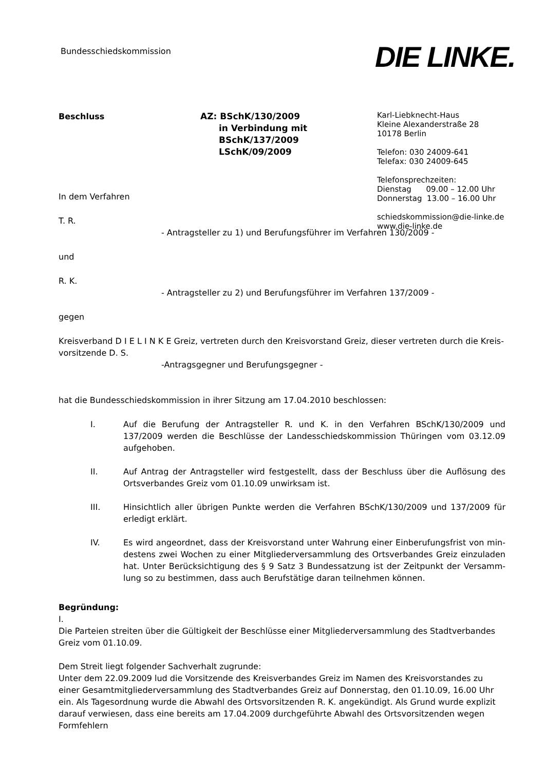Bundesschiedskommission DIE LINKE.
Beschluss AZ: BSchK/130/2009
in Verbindung mit
BSchK/137/2009
LSchK/09/2009
Karl-Liebknecht-Haus
Kleine Alexanderstraße 28
10178 Berlin
Telefon: 030 24009-641
Telefax: 030 24009-645
Telefonsprechzeiten:
Dienstag 09.00 – 12.00 Uhr
Donnerstag 13.00 – 16.00 Uhr
schiedskommission@die-linke.de
www.die-linke.de
In dem Verfahren
T. R.
- Antragsteller zu 1) und Berufungsführer im Verfahren 130/2009 -
und
R. K.
- Antragsteller zu 2) und Berufungsführer im Verfahren 137/2009 -
gegen
Kreisverband D I E L I N K E Greiz, vertreten durch den Kreisvorstand Greiz, dieser vertreten durch die Kreis-vorsitzende D. S.
-Antragsgegner und Berufungsgegner -
hat die Bundesschiedskommission in ihrer Sitzung am 17.04.2010 beschlossen:
I. Auf die Berufung der Antragsteller R. und K. in den Verfahren BSchK/130/2009 und 137/2009 werden die Beschlüsse der Landesschiedskommission Thüringen vom 03.12.09 aufgehoben.
II. Auf Antrag der Antragsteller wird festgestellt, dass der Beschluss über die Auflösung des Ortsverbandes Greiz vom 01.10.09 unwirksam ist.
III. Hinsichtlich aller übrigen Punkte werden die Verfahren BSchK/130/2009 und 137/2009 für erledigt erklärt.
IV. Es wird angeordnet, dass der Kreisvorstand unter Wahrung einer Einberufungsfrist von min-destens zwei Wochen zu einer Mitgliederversammlung des Ortsverbandes Greiz einzuladen hat. Unter Berücksichtigung des § 9 Satz 3 Bundessatzung ist der Zeitpunkt der Versamm-lung so zu bestimmen, dass auch Berufstätige daran teilnehmen können.
Begründung:
I.
Die Parteien streiten über die Gültigkeit der Beschlüsse einer Mitgliederversammlung des Stadtverbandes Greiz vom 01.10.09.
Dem Streit liegt folgender Sachverhalt zugrunde:
Unter dem 22.09.2009 lud die Vorsitzende des Kreisverbandes Greiz im Namen des Kreisvorstandes zu einer Gesamtmitgliederversammlung des Stadtverbandes Greiz auf Donnerstag, den 01.10.09, 16.00 Uhr ein. Als Tagesordnung wurde die Abwahl des Ortsvorsitzenden R. K. angekündigt. Als Grund wurde explizit darauf verwiesen, dass eine bereits am 17.04.2009 durchgeführte Abwahl des Ortsvorsitzenden wegen Formfehlern